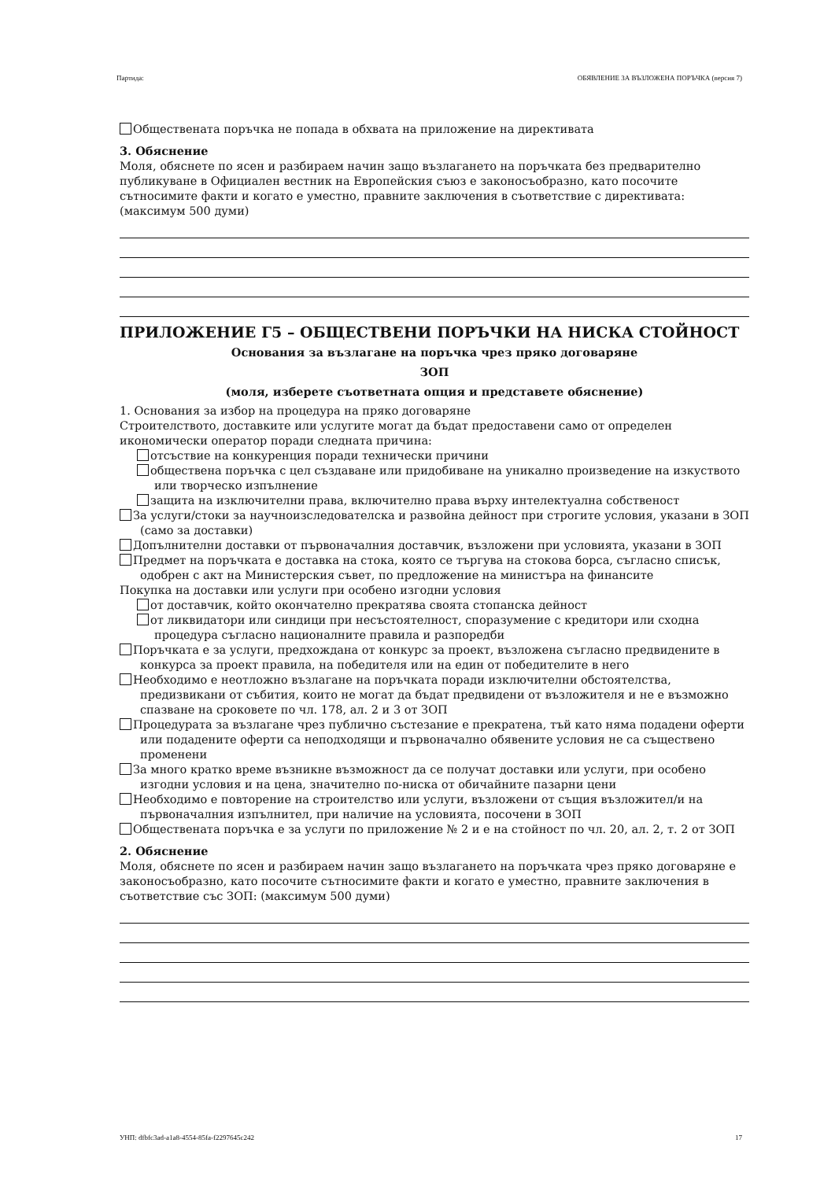Партида: ОБЯВЛЕНИЕ ЗА ВЪЗЛОЖЕНА ПОРЪЧКА (версия 7)
Обществената поръчка не попада в обхвата на приложение на директивата
3. Обяснение
Моля, обяснете по ясен и разбираем начин защо възлагането на поръчката без предварително публикуване в Официален вестник на Европейския съюз е законосъобразно, като посочите сътносимите факти и когато е уместно, правните заключения в съответствие с директивата: (максимум 500 думи)
ПРИЛОЖЕНИЕ Г5 – ОБЩЕСТВЕНИ ПОРЪЧКИ НА НИСКА СТОЙНОСТ
Основания за възлагане на поръчка чрез пряко договаряне
ЗОП
(моля, изберете съответната опция и представете обяснение)
1. Основания за избор на процедура на пряко договаряне
Строителството, доставките или услугите могат да бъдат предоставени само от определен икономически оператор поради следната причина:
отсъствие на конкуренция поради технически причини
обществена поръчка с цел създаване или придобиване на уникално произведение на изкуството или творческо изпълнение
защита на изключителни права, включително права върху интелектуална собственост
За услуги/стоки за научноизследователска и развойна дейност при строгите условия, указани в ЗОП (само за доставки)
Допълнителни доставки от първоначалния доставчик, възложени при условията, указани в ЗОП
Предмет на поръчката е доставка на стока, която се търгува на стокова борса, съгласно списък, одобрен с акт на Министерския съвет, по предложение на министъра на финансите
Покупка на доставки или услуги при особено изгодни условия
от доставчик, който окончателно прекратява своята стопанска дейност
от ликвидатори или синдици при несъстоятелност, споразумение с кредитори или сходна процедура съгласно националните правила и разпоредби
Поръчката е за услуги, предхождана от конкурс за проект, възложена съгласно предвидените в конкурса за проект правила, на победителя или на един от победителите в него
Необходимо е неотложно възлагане на поръчката поради изключителни обстоятелства, предизвикани от събития, които не могат да бъдат предвидени от възложителя и не е възможно спазване на сроковете по чл. 178, ал. 2 и 3 от ЗОП
Процедурата за възлагане чрез публично състезание е прекратена, тъй като няма подадени оферти или подадените оферти са неподходящи и първоначално обявените условия не са съществено променени
За много кратко време възникне възможност да се получат доставки или услуги, при особено изгодни условия и на цена, значително по-ниска от обичайните пазарни цени
Необходимо е повторение на строителство или услуги, възложени от същия възложител/и на първоначалния изпълнител, при наличие на условията, посочени в ЗОП
Обществената поръчка е за услуги по приложение № 2 и е на стойност по чл. 20, ал. 2, т. 2 от ЗОП
2. Обяснение
Моля, обяснете по ясен и разбираем начин защо възлагането на поръчката чрез пряко договаряне е законосъобразно, като посочите сътносимите факти и когато е уместно, правните заключения в съответствие със ЗОП: (максимум 500 думи)
УНП: dfbfc3ad-a1a8-4554-85fa-f2297645c242 17